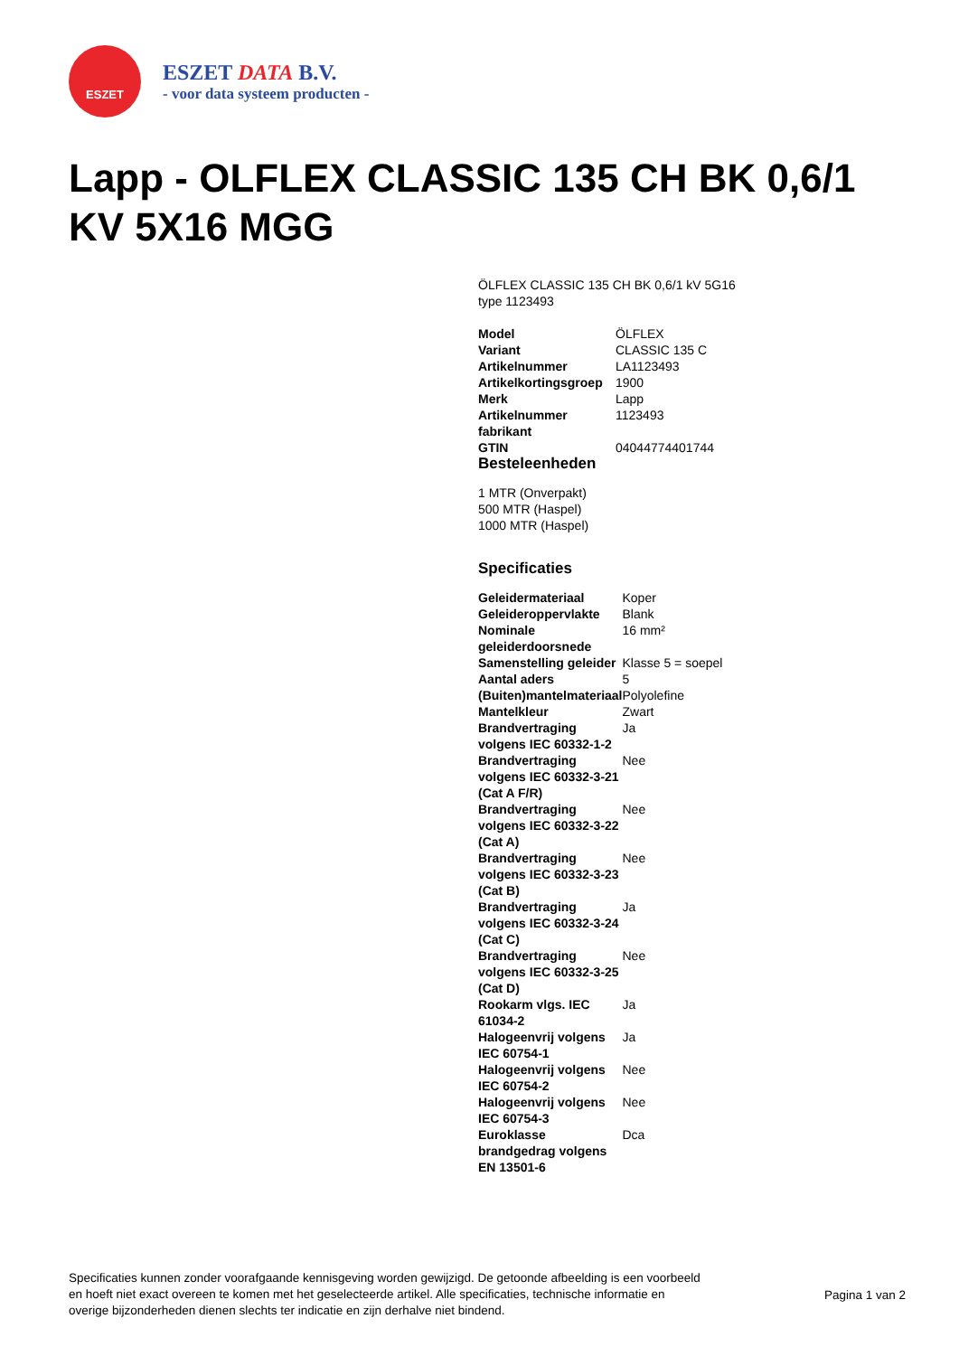ESZET
ESZET DATA B.V.
- voor data systeem producten -
Lapp - OLFLEX CLASSIC 135 CH BK 0,6/1 KV 5X16 MGG
ÖLFLEX CLASSIC 135 CH BK 0,6/1 kV 5G16
type 1123493
| Model | ÖLFLEX |
| Variant | CLASSIC 135 C |
| Artikelnummer | LA1123493 |
| Artikelkortingsgroep | 1900 |
| Merk | Lapp |
| Artikelnummer fabrikant | 1123493 |
| GTIN | 04044774401744 |
Besteleenheden
1 MTR (Onverpakt)
500 MTR (Haspel)
1000 MTR (Haspel)
Specificaties
| Geleidermateriaal | Koper |
| Geleideroppervlakte | Blank |
| Nominale geleiderdoorsnede | 16 mm² |
| Samenstelling geleider | Klasse 5 = soepel |
| Aantal aders | 5 |
| (Buiten)mantelmateriaal | Polyolefine |
| Mantelkleur | Zwart |
| Brandvertraging volgens IEC 60332-1-2 | Ja |
| Brandvertraging volgens IEC 60332-3-21 (Cat A F/R) | Nee |
| Brandvertraging volgens IEC 60332-3-22 (Cat A) | Nee |
| Brandvertraging volgens IEC 60332-3-23 (Cat B) | Nee |
| Brandvertraging volgens IEC 60332-3-24 (Cat C) | Ja |
| Brandvertraging volgens IEC 60332-3-25 (Cat D) | Nee |
| Rookarm vlgs. IEC 61034-2 | Ja |
| Halogeenvrij volgens IEC 60754-1 | Ja |
| Halogeenvrij volgens IEC 60754-2 | Nee |
| Halogeenvrij volgens IEC 60754-3 | Nee |
| Euroklasse brandgedrag volgens EN 13501-6 | Dca |
Specificaties kunnen zonder voorafgaande kennisgeving worden gewijzigd. De getoonde afbeelding is een voorbeeld en hoeft niet exact overeen te komen met het geselecteerde artikel. Alle specificaties, technische informatie en overige bijzonderheden dienen slechts ter indicatie en zijn derhalve niet bindend.
Pagina 1 van 2